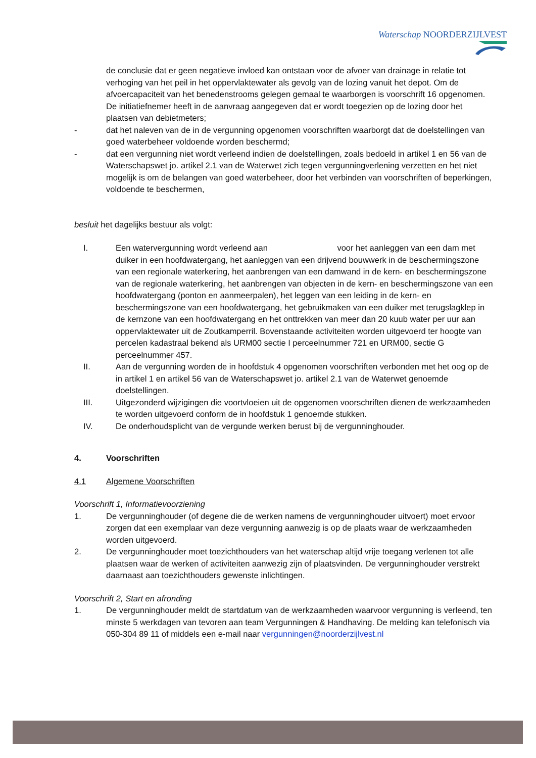Waterschap NOORDERZIJLVEST
de conclusie dat er geen negatieve invloed kan ontstaan voor de afvoer van drainage in relatie tot verhoging van het peil in het oppervlaktewater als gevolg van de lozing vanuit het depot. Om de afvoercapaciteit van het benedenstrooms gelegen gemaal te waarborgen is voorschrift 16 opgenomen. De initiatiefnemer heeft in de aanvraag aangegeven dat er wordt toegezien op de lozing door het plaatsen van debietmeters;
- dat het naleven van de in de vergunning opgenomen voorschriften waarborgt dat de doelstellingen van goed waterbeheer voldoende worden beschermd;
- dat een vergunning niet wordt verleend indien de doelstellingen, zoals bedoeld in artikel 1 en 56 van de Waterschapswet jo. artikel 2.1 van de Waterwet zich tegen vergunningverlening verzetten en het niet mogelijk is om de belangen van goed waterbeheer, door het verbinden van voorschriften of beperkingen, voldoende te beschermen,
besluit het dagelijks bestuur als volgt:
I. Een watervergunning wordt verleend aan voor het aanleggen van een dam met duiker in een hoofdwatergang, het aanleggen van een drijvend bouwwerk in de beschermingszone van een regionale waterkering, het aanbrengen van een damwand in de kern- en beschermingszone van de regionale waterkering, het aanbrengen van objecten in de kern- en beschermingszone van een hoofdwatergang (ponton en aanmeerpalen), het leggen van een leiding in de kern- en beschermingszone van een hoofdwatergang, het gebruikmaken van een duiker met terugslagklep in de kernzone van een hoofdwatergang en het onttrekken van meer dan 20 kuub water per uur aan oppervlaktewater uit de Zoutkamperril. Bovenstaande activiteiten worden uitgevoerd ter hoogte van percelen kadastraal bekend als URM00 sectie I perceelnummer 721 en URM00, sectie G perceelnummer 457.
II. Aan de vergunning worden de in hoofdstuk 4 opgenomen voorschriften verbonden met het oog op de in artikel 1 en artikel 56 van de Waterschapswet jo. artikel 2.1 van de Waterwet genoemde doelstellingen.
III. Uitgezonderd wijzigingen die voortvloeien uit de opgenomen voorschriften dienen de werkzaamheden te worden uitgevoerd conform de in hoofdstuk 1 genoemde stukken.
IV. De onderhoudsplicht van de vergunde werken berust bij de vergunninghouder.
4. Voorschriften
4.1 Algemene Voorschriften
Voorschrift 1, Informatievoorziening
1. De vergunninghouder (of degene die de werken namens de vergunninghouder uitvoert) moet ervoor zorgen dat een exemplaar van deze vergunning aanwezig is op de plaats waar de werkzaamheden worden uitgevoerd.
2. De vergunninghouder moet toezichthouders van het waterschap altijd vrije toegang verlenen tot alle plaatsen waar de werken of activiteiten aanwezig zijn of plaatsvinden. De vergunninghouder verstrekt daarnaast aan toezichthouders gewenste inlichtingen.
Voorschrift 2, Start en afronding
1. De vergunninghouder meldt de startdatum van de werkzaamheden waarvoor vergunning is verleend, ten minste 5 werkdagen van tevoren aan team Vergunningen & Handhaving. De melding kan telefonisch via 050-304 89 11 of middels een e-mail naar vergunningen@noorderzijlvest.nl